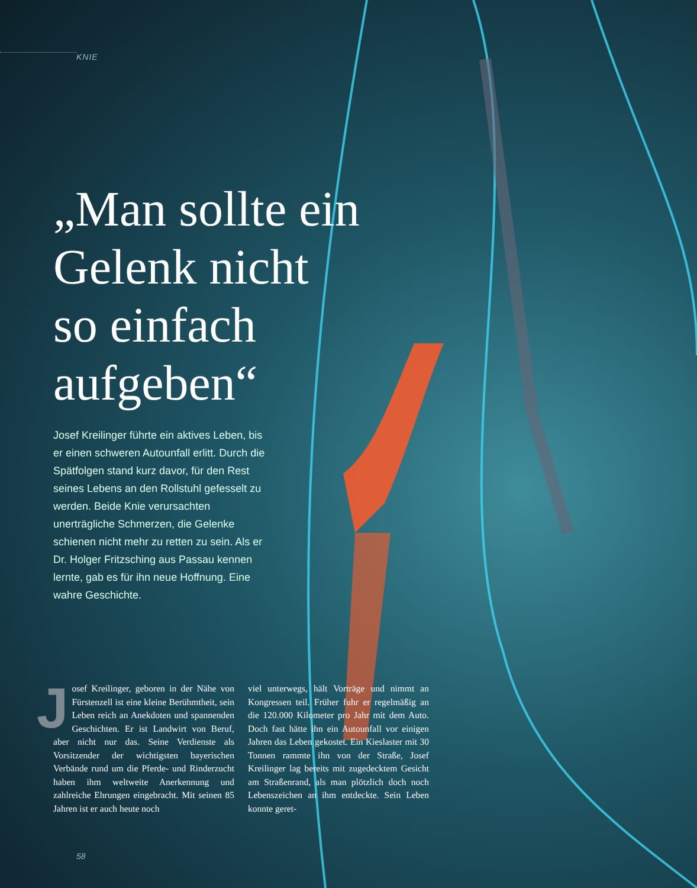KNIE
„Man sollte ein Gelenk nicht so einfach aufgeben“
Josef Kreilinger führte ein aktives Leben, bis er einen schweren Autounfall erlitt. Durch die Spätfolgen stand kurz davor, für den Rest seines Lebens an den Rollstuhl gefesselt zu werden. Beide Knie verursachten unerträgliche Schmerzen, die Gelenke schienen nicht mehr zu retten zu sein. Als er Dr. Holger Fritzsching aus Passau kennen lernte, gab es für ihn neue Hoffnung. Eine wahre Geschichte.
Josef Kreilinger, geboren in der Nähe von Fürstenzell ist eine kleine Berühmtheit, sein Leben reich an Anekdoten und spannenden Geschichten. Er ist Landwirt von Beruf, aber nicht nur das. Seine Verdienste als Vorsitzender der wichtigsten bayerischen Verbände rund um die Pferde- und Rinderzucht haben ihm weltweite Anerkennung und zahlreiche Ehrungen eingebracht. Mit seinen 85 Jahren ist er auch heute noch
viel unterwegs, hält Vorträge und nimmt an Kongressen teil. Früher fuhr er regelmäßig an die 120.000 Kilometer pro Jahr mit dem Auto. Doch fast hätte ihn ein Autounfall vor einigen Jahren das Leben gekostet. Ein Kieslaster mit 30 Tonnen rammte ihn von der Straße, Josef Kreilinger lag bereits mit zugedecktem Gesicht am Straßenrand, als man plötzlich doch noch Lebenszeichen an ihm entdeckte. Sein Leben konnte geret-
58